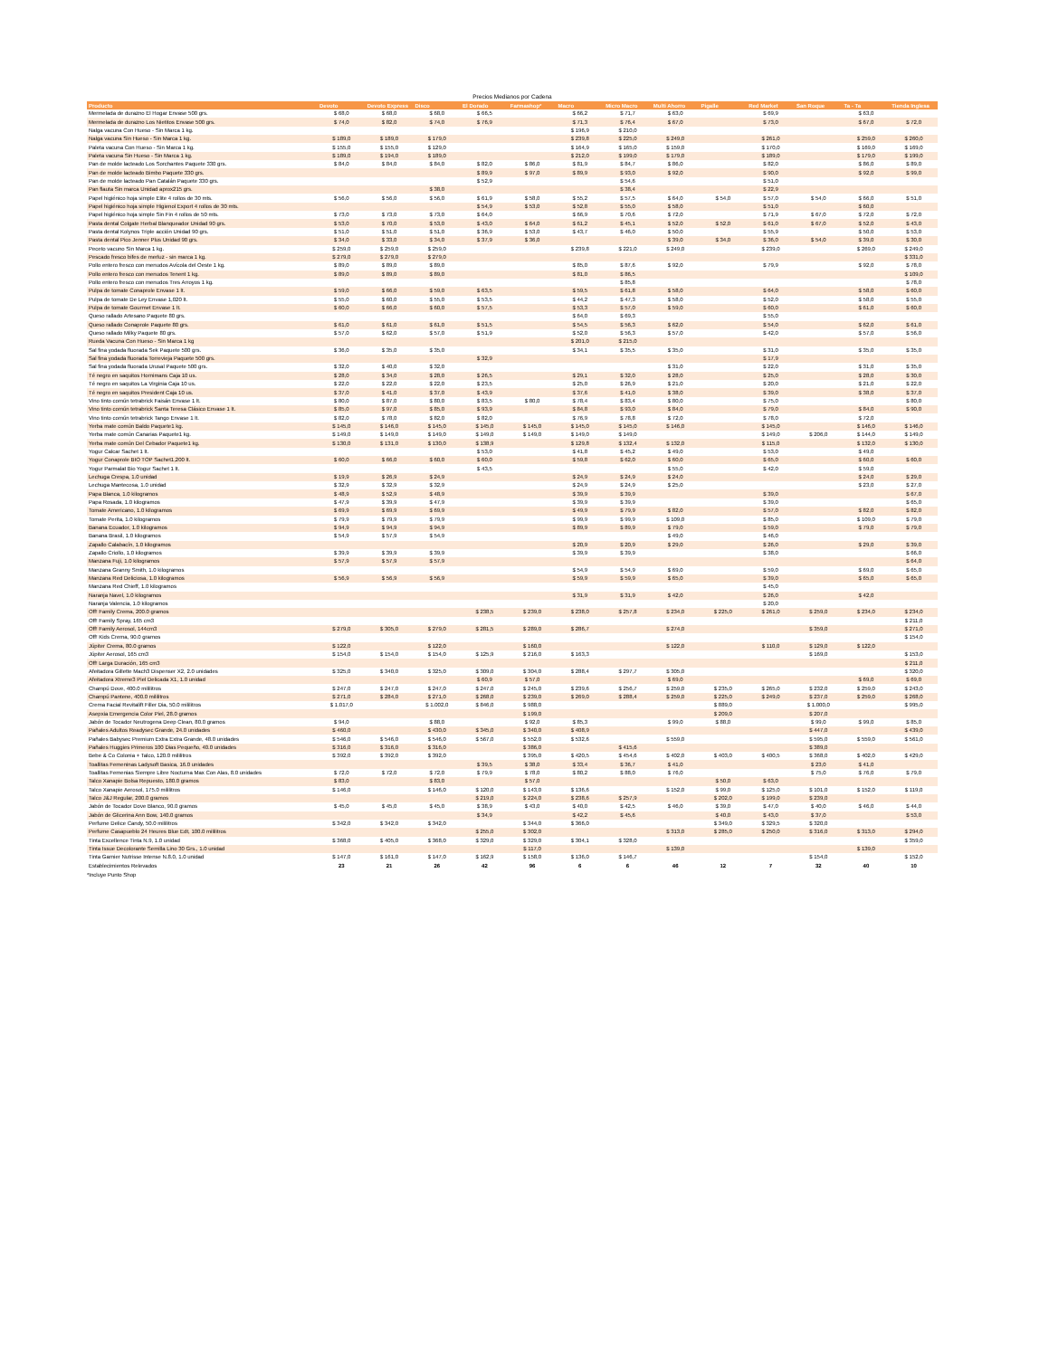Precios Medianos por Cadena
| Producto | Devoto | Devoto Express | Disco | El Dorado | Farmashop* | Macro | Micro Macro | Multi Ahorro | Pigalle | Red Market | San Roque | Ta - Ta | Tienda Inglesa |
| --- | --- | --- | --- | --- | --- | --- | --- | --- | --- | --- | --- | --- | --- |
| Mermelada de durazno El Hogar Envase 500 grs. | $ 68,0 | $ 68,0 | $ 68,0 | $ 66,5 | | $ 66,2 | $ 71,7 | $ 63,0 | | $ 69,9 | | $ 63,0 | |
| Mermelada de durazno Los Nietitos Envase 500 grs. | $ 74,0 | $ 82,0 | $ 74,0 | $ 76,9 | | $ 71,3 | $ 76,4 | $ 67,0 | | $ 73,0 | | $ 67,0 | $ 72,0 |
| Nalga vacuna Con Hueso - Sin Marca 1 kg. | | | | | | $ 196,9 | $ 210,0 | | | | | | |
| Nalga vacuna Sin Hueso - Sin Marca 1 kg. | $ 189,0 | $ 189,0 | $ 179,0 | | | $ 239,8 | $ 225,0 | $ 249,0 | | $ 261,0 | | $ 259,0 | $ 260,0 |
| Paleta vacuna Con Hueso - Sin Marca 1 kg. | $ 155,0 | $ 155,0 | $ 129,0 | | | $ 164,9 | $ 165,0 | $ 159,0 | | $ 170,0 | | $ 169,0 | $ 169,0 |
| Paleta vacuna Sin Hueso - Sin Marca 1 kg. | $ 189,0 | $ 194,0 | $ 189,0 | | | $ 212,0 | $ 199,0 | $ 179,0 | | $ 189,0 | | $ 179,0 | $ 199,0 |
| Pan de molde lacteado Los Sorchantes Paquete 330 grs. | $ 84,0 | $ 84,0 | $ 84,0 | $ 82,0 | $ 86,0 | $ 81,9 | $ 84,7 | $ 86,0 | | $ 82,0 | | $ 86,0 | $ 89,0 |
| Pan de molde lacteado Bimbo Paquete 330 grs. | | | | $ 89,9 | $ 97,0 | $ 89,9 | $ 93,0 | $ 92,0 | | $ 90,0 | | $ 92,0 | $ 99,0 |
| Pan de molde lacteado Pan Catalán Paquete 330 grs. | | | | $ 52,9 | | | $ 54,6 | | | $ 51,0 | | | |
| Pan flauta Sin marca Unidad aprox215 grs. | | | $ 38,0 | | | | $ 38,4 | | | $ 22,9 | | | |
| Papel higiénico hoja simple Elite 4 rollos de 30 mts. | $ 56,0 | $ 56,0 | $ 56,0 | $ 61,9 | $ 58,0 | $ 55,2 | $ 57,5 | $ 64,0 | $ 54,0 | $ 57,0 | $ 54,0 | $ 66,0 | $ 51,0 |
| Papel higiénico hoja simple Higienol Export 4 rollos de 30 mts. | | | | $ 54,9 | $ 53,0 | $ 52,8 | $ 55,0 | $ 58,0 | | $ 51,0 | | $ 60,0 | |
| Papel higiénico hoja simple Sin Fin 4 rollos de 50 mts. | $ 73,0 | $ 73,0 | $ 73,0 | $ 64,0 | | $ 66,9 | $ 70,6 | $ 72,0 | | $ 71,9 | $ 67,0 | $ 72,0 | $ 72,0 |
| Pasta dental Colgate Herbal Blanqueador Unidad 90 grs. | $ 53,0 | $ 70,0 | $ 53,0 | $ 43,0 | $ 64,0 | $ 61,2 | $ 45,1 | $ 52,0 | $ 52,0 | $ 61,0 | $ 67,0 | $ 52,0 | $ 43,0 |
| Pasta dental Kolynos Triple acción Unidad 90 grs. | $ 51,0 | $ 51,0 | $ 51,0 | $ 36,9 | $ 53,0 | $ 43,7 | $ 46,0 | $ 50,0 | | $ 55,9 | | $ 50,0 | $ 53,0 |
| Pasta dental Pico Jenner Plus Unidad 90 grs. | $ 34,0 | $ 33,0 | $ 34,0 | $ 37,9 | $ 36,0 | | | $ 39,0 | $ 34,0 | $ 36,0 | $ 54,0 | $ 39,0 | $ 30,0 |
| Peceto vacuno Sin Marca 1 kg. | $ 259,0 | $ 259,0 | $ 259,0 | | | $ 239,8 | $ 221,0 | $ 249,0 | | $ 239,0 | | $ 269,0 | $ 249,0 |
| Pescado fresco bifes de merluz - sin marca 1 kg. | $ 279,0 | $ 279,0 | $ 279,0 | | | | | | | | | | $ 331,0 |
| Pollo entero fresco con menudos Avícola del Oeste 1 kg. | $ 89,0 | $ 89,0 | $ 89,0 | | | $ 85,0 | $ 87,6 | $ 92,0 | | $ 79,9 | | $ 92,0 | $ 78,0 |
| Pollo entero fresco con menudos Tenent 1 kg. | $ 89,0 | $ 89,0 | $ 89,0 | | | $ 81,0 | $ 86,5 | | | | | | $ 109,0 |
| Pollo entero fresco con menudos Tres Arroyos 1 kg. | | | | | | | $ 85,8 | | | | | | $ 78,0 |
| Pulpa de tomate Conaprole Envase 1 lt. | $ 59,0 | $ 66,0 | $ 59,0 | $ 63,5 | | $ 59,5 | $ 61,8 | $ 58,0 | | $ 64,0 | | $ 58,0 | $ 60,0 |
| Pulpa de tomate De Ley Envase 1,020 lt. | $ 55,0 | $ 60,0 | $ 55,0 | $ 53,5 | | $ 44,2 | $ 47,3 | $ 58,0 | | $ 52,0 | | $ 58,0 | $ 55,0 |
| Pulpa de tomate Gourmet Envase 1 lt. | $ 60,0 | $ 66,0 | $ 60,0 | $ 57,5 | | $ 53,3 | $ 57,0 | $ 59,0 | | $ 60,0 | | $ 61,0 | $ 60,0 |
| Queso rallado Artesano Paquete 80 grs. | | | | | | $ 64,0 | $ 69,3 | | | $ 55,0 | | | |
| Queso rallado Conaprole Paquete 80 grs. | $ 61,0 | $ 61,0 | $ 61,0 | $ 51,5 | | $ 54,5 | $ 56,3 | $ 62,0 | | $ 54,0 | | $ 62,0 | $ 61,0 |
| Queso rallado Milky Paquete 80 grs. | $ 57,0 | $ 62,0 | $ 57,0 | $ 51,9 | | $ 52,0 | $ 56,3 | $ 57,0 | | $ 42,0 | | $ 57,0 | $ 56,0 |
| Rueda Vacuna Con Hueso - Sin Marca 1 kg | | | | | | $ 201,0 | $ 215,0 | | | | | | |
| Sal fina yodada fluorada Sek Paquete 500 grs. | $ 36,0 | $ 35,0 | $ 35,0 | | | $ 34,1 | $ 35,5 | $ 35,0 | | $ 31,0 | | $ 35,0 | $ 35,0 |
| Sal fina yodada fluorada Torrevieja Paquete 500 grs. | | | | $ 32,9 | | | | | | $ 17,9 | | | |
| Sal fina yodada fluorada Urusal Paquete 500 grs. | $ 32,0 | $ 40,0 | $ 32,0 | | | | | $ 31,0 | | $ 22,0 | | $ 31,0 | $ 35,0 |
| Té negro en saquitos Hornimans Caja 10 us. | $ 28,0 | $ 34,0 | $ 28,0 | $ 26,5 | | $ 29,1 | $ 32,0 | $ 28,0 | | $ 25,0 | | $ 28,0 | $ 30,0 |
| Té negro en saquitos La Virginia Caja 10 us. | $ 22,0 | $ 22,0 | $ 22,0 | $ 23,5 | | $ 25,0 | $ 26,9 | $ 21,0 | | $ 20,0 | | $ 21,0 | $ 22,0 |
| Té negro en saquitos President Caja 10 us. | $ 37,0 | $ 41,0 | $ 37,0 | $ 43,9 | | $ 37,6 | $ 41,0 | $ 38,0 | | $ 39,0 | | $ 38,0 | $ 37,0 |
| Vino tinto común tetrabrick Faisán Envase 1 lt. | $ 80,0 | $ 87,0 | $ 80,0 | $ 83,5 | $ 80,0 | $ 78,4 | $ 83,4 | $ 80,0 | | $ 75,0 | | | $ 80,0 |
| Vino tinto común tetrabrick Santa Teresa Clásico Envase 1 lt. | $ 85,0 | $ 97,0 | $ 85,0 | $ 93,9 | | $ 84,8 | $ 93,0 | $ 84,0 | | $ 79,0 | | $ 84,0 | $ 90,0 |
| Vino tinto común tetrabrick Tango Envase 1 lt. | $ 82,0 | $ 78,0 | $ 82,0 | $ 82,0 | | $ 76,9 | $ 78,8 | $ 72,0 | | $ 78,0 | | $ 72,0 | |
| Yerba mate común Baldo Paquete1 kg. | $ 145,0 | $ 146,0 | $ 145,0 | $ 145,0 | $ 145,0 | $ 145,0 | $ 145,0 | $ 146,0 | | $ 145,0 | | $ 146,0 | $ 146,0 |
| Yerba mate común Canarias Paquete1 kg. | $ 149,0 | $ 149,0 | $ 149,0 | $ 149,0 | $ 149,0 | $ 149,0 | $ 149,0 | | | $ 149,0 | $ 206,0 | $ 144,0 | $ 149,0 |
| Yerba mate común Del Cebador Paquete1 kg. | $ 130,0 | $ 131,0 | $ 130,0 | $ 138,9 | | $ 129,8 | $ 132,4 | $ 132,0 | | $ 115,0 | | $ 132,0 | $ 130,0 |
| Yogur Calcar Sachet 1 lt. | | | | $ 53,0 | | $ 41,8 | $ 45,2 | $ 49,0 | | $ 53,0 | | $ 49,0 | |
| Yogur Conaprole BIO TOP Sachet1,200 lt. | $ 60,0 | $ 66,0 | $ 60,0 | $ 60,0 | | $ 59,8 | $ 62,0 | $ 60,0 | | $ 65,0 | | $ 60,0 | $ 60,0 |
| Yogur Parmalat Bio Yogur Sachet 1 lt. | | | | $ 43,5 | | | | $ 55,0 | | $ 42,0 | | $ 59,0 | |
| Lechuga Crespa, 1.0 unidad | $ 19,9 | $ 26,9 | $ 24,9 | | | $ 24,9 | $ 24,9 | $ 24,0 | | | | $ 24,0 | $ 29,0 |
| Lechuga Mantecosa, 1.0 unidad | $ 32,9 | $ 32,9 | $ 32,9 | | | $ 24,9 | $ 24,9 | $ 25,0 | | | | $ 23,0 | $ 27,0 |
| Papa Blanca, 1.0 kilogramos | $ 48,9 | $ 52,9 | $ 48,9 | | | $ 39,9 | $ 39,9 | | | $ 39,0 | | | $ 67,0 |
| Papa Rosada, 1.0 kilogramos | $ 47,9 | $ 39,9 | $ 47,9 | | | $ 39,9 | $ 39,9 | | | $ 39,0 | | | $ 65,0 |
| Tomate Americano, 1.0 kilogramos | $ 69,9 | $ 69,9 | $ 69,9 | | | $ 49,9 | $ 79,9 | $ 82,0 | | $ 57,0 | | $ 82,0 | $ 82,0 |
| Tomate Perita, 1.0 kilogramos | $ 79,9 | $ 79,9 | $ 79,9 | | | $ 99,9 | $ 99,9 | $ 109,0 | | $ 85,0 | | $ 109,0 | $ 79,0 |
| Banana Ecuador, 1.0 kilogramos | $ 94,9 | $ 94,9 | $ 94,9 | | | $ 89,9 | $ 89,9 | $ 79,0 | | $ 59,0 | | $ 79,0 | $ 79,0 |
| Banana Brasil, 1.0 kilogramos | $ 54,9 | $ 57,9 | $ 54,9 | | | | | $ 49,0 | | $ 46,0 | | | |
| Zapallo Calabacín, 1.0 kilogramos | | | | | | $ 20,9 | $ 20,9 | $ 29,0 | | $ 26,0 | | $ 29,0 | $ 39,0 |
| Zapallo Criollo, 1.0 kilogramos | $ 39,9 | $ 39,9 | $ 39,9 | | | $ 39,9 | $ 39,9 | | | $ 38,0 | | | $ 66,0 |
| Manzana Fuji, 1.0 kilogramos | $ 57,9 | $ 57,9 | $ 57,9 | | | | | | | | | | $ 64,0 |
| Manzana Granny Smith, 1.0 kilogramos | | | | | | $ 54,9 | $ 54,9 | $ 69,0 | | $ 59,0 | | $ 69,0 | $ 65,0 |
| Manzana Red Deliciosa, 1.0 kilogramos | $ 56,9 | $ 56,9 | $ 56,9 | | | $ 59,9 | $ 59,9 | $ 65,0 | | $ 39,0 | | $ 65,0 | $ 65,0 |
| Manzana Red Chieff, 1.0 kilogramos | | | | | | | | | | $ 45,0 | | | |
| Naranja Navel, 1.0 kilogramos | | | | | | $ 31,9 | $ 31,9 | $ 42,0 | | $ 26,0 | | $ 42,0 | |
| Naranja Valencia, 1.0 kilogramos | | | | | | | | | | $ 20,0 | | | |
| Off! Family Crema, 200.0 gramos | | | | $ 238,5 | $ 239,0 | $ 238,0 | $ 257,8 | $ 234,0 | $ 225,0 | $ 261,0 | $ 259,0 | $ 234,0 | $ 234,0 |
| Off! Family Spray, 165 cm3 | | | | | | | | | | | | | $ 211,0 |
| Off! Family Aerosol, 144cm3 | $ 279,0 | $ 305,0 | $ 279,0 | $ 281,5 | $ 289,0 | $ 286,7 | | $ 274,0 | | | $ 359,0 | | $ 271,0 |
| Off! Kids Crema, 90.0 gramos | | | | | | | | | | | | | $ 154,0 |
| Júpiter Crema, 80.0 gramos | $ 122,0 | | $ 122,0 | | $ 160,0 | | | $ 122,0 | | $ 110,0 | $ 129,0 | $ 122,0 | |
| Júpiter Aerosol, 165 cm3 | $ 154,0 | $ 154,0 | $ 154,0 | $ 125,9 | $ 216,0 | $ 163,3 | | | | | $ 169,0 | | $ 153,0 |
| Off! Larga Duración, 165 cm3 | | | | | | | | | | | | | $ 211,0 |
| Afeitadora Gillette Mach3 Dispenser X2, 2.0 unidades | $ 325,0 | $ 340,0 | $ 325,0 | $ 309,0 | $ 304,0 | $ 288,4 | $ 297,7 | $ 305,0 | | | | | $ 320,0 |
| Afeitadora Xtreme3 Piel Delicada X1, 1.0 unidad | | | | $ 60,9 | $ 57,0 | | | $ 69,0 | | | | $ 69,0 | $ 69,0 |
| Champú Dove, 400.0 mililitros | $ 247,0 | $ 247,0 | $ 247,0 | $ 247,0 | $ 245,0 | $ 239,6 | $ 256,7 | $ 259,0 | $ 235,0 | $ 265,0 | $ 232,0 | $ 259,0 | $ 243,0 |
| Champú Pantene, 400.0 mililitros | $ 271,0 | $ 284,0 | $ 271,0 | $ 268,0 | $ 239,0 | $ 269,0 | $ 288,4 | $ 259,0 | $ 225,0 | $ 249,0 | $ 237,0 | $ 259,0 | $ 268,0 |
| Crema Facial Revitalift Filler Dia, 50.0 mililitros | $ 1.017,0 | | $ 1.002,0 | $ 846,0 | $ 988,0 | | | | $ 889,0 | | $ 1.000,0 | | $ 995,0 |
| Asepxia Emergencia Color Piel, 28.0 gramos | | | | | $ 199,0 | | | | $ 209,0 | | $ 207,0 | | |
| Jabón de Tocador Neutrogena Deep Clean, 80.0 gramos | $ 94,0 | | $ 88,0 | | $ 92,0 | $ 85,3 | | $ 99,0 | $ 88,0 | | $ 99,0 | $ 99,0 | $ 85,0 |
| Pañales Adultos Readysec Grande, 24.0 unidades | $ 460,0 | | $ 430,0 | $ 345,0 | $ 340,0 | $ 408,9 | | | | | $ 447,0 | | $ 439,0 |
| Pañales Babysec Premium Extra Extra Grande, 48.0 unidades | $ 546,0 | $ 546,0 | $ 546,0 | $ 567,0 | $ 552,0 | $ 532,6 | | $ 559,0 | | | $ 595,0 | $ 559,0 | $ 561,0 |
| Pañales Huggies Primeros 100 Dias Pequeño, 40.0 unidades | $ 316,0 | $ 316,0 | $ 316,0 | | $ 386,0 | | $ 415,6 | | | | $ 389,0 | | |
| Bebe & Co Colonia + Talco, 120.0 mililitros | $ 392,0 | $ 392,0 | $ 392,0 | | $ 395,0 | $ 420,5 | $ 454,6 | $ 402,0 | $ 403,0 | $ 400,5 | $ 368,0 | $ 402,0 | $ 429,0 |
| Toallitas Femeninas Ladysoft Basica, 16.0 unidades | | | | $ 39,5 | $ 38,0 | $ 33,4 | $ 36,7 | $ 41,0 | | | $ 23,0 | $ 41,0 | |
| Toallitas Femenias Siempre Libre Nocturna Max Con Alas, 8.0 unidades | $ 72,0 | $ 72,0 | $ 72,0 | $ 79,9 | $ 78,0 | $ 80,2 | $ 88,0 | $ 76,0 | | | $ 75,0 | $ 76,0 | $ 79,0 |
| Talco Xanapie Bolsa Repuesto, 180.0 gramos | $ 83,0 | | $ 83,0 | | $ 57,0 | | | | $ 50,0 | $ 63,0 | | | |
| Talco Xanapie Aerosol, 175.0 mililitros | $ 146,0 | | $ 146,0 | $ 120,0 | $ 143,0 | $ 136,6 | | $ 152,0 | $ 99,0 | $ 125,0 | $ 101,0 | $ 152,0 | $ 119,0 |
| Talco J&J Regular, 200.0 gramos | | | | $ 219,0 | $ 224,0 | $ 238,6 | $ 257,9 | | $ 202,0 | $ 199,0 | $ 239,0 | | |
| Jabón de Tocador Dove Blanco, 90.0 gramos | $ 45,0 | $ 45,0 | $ 45,0 | $ 38,9 | $ 43,0 | $ 40,0 | $ 42,5 | $ 46,0 | $ 39,0 | $ 47,0 | $ 40,0 | $ 46,0 | $ 44,0 |
| Jabón de Glicerina Ann Bow, 140.0 gramos | | | | $ 34,9 | | $ 42,2 | $ 45,6 | | $ 40,0 | $ 43,0 | $ 37,0 | | $ 53,0 |
| Perfume Delice Candy, 50.0 mililitros | $ 342,0 | $ 342,0 | $ 342,0 | | $ 344,0 | $ 366,0 | | | $ 349,0 | $ 329,5 | $ 320,0 | | |
| Perfume Casapueblo 24 Heures Blue Edt, 100.0 mililitros | | | | $ 255,0 | $ 302,0 | | | $ 313,0 | $ 285,0 | $ 250,0 | $ 316,0 | $ 313,0 | $ 294,0 |
| Tinta Excellence Tinta N.9, 1.0 unidad | $ 368,0 | $ 405,0 | $ 368,0 | $ 329,0 | $ 329,0 | $ 304,1 | $ 328,0 | | | | | | $ 359,0 |
| Tinta Issue Decolorante Semilla Lino 30 Grs., 1.0 unidad | | | | | $ 117,0 | | | $ 139,0 | | | | $ 139,0 | |
| Tinta Garnier Nutrisse Intense N.8.0, 1.0 unidad | $ 147,0 | $ 161,0 | $ 147,0 | $ 162,9 | $ 158,0 | $ 136,0 | $ 146,7 | | | | $ 154,0 | | $ 152,0 |
| Establecimientos Relevados | 23 | 21 | 26 | 42 | 96 | 6 | 6 | 46 | 12 | 7 | 32 | 40 | 10 |
*Incluye Punto Shop